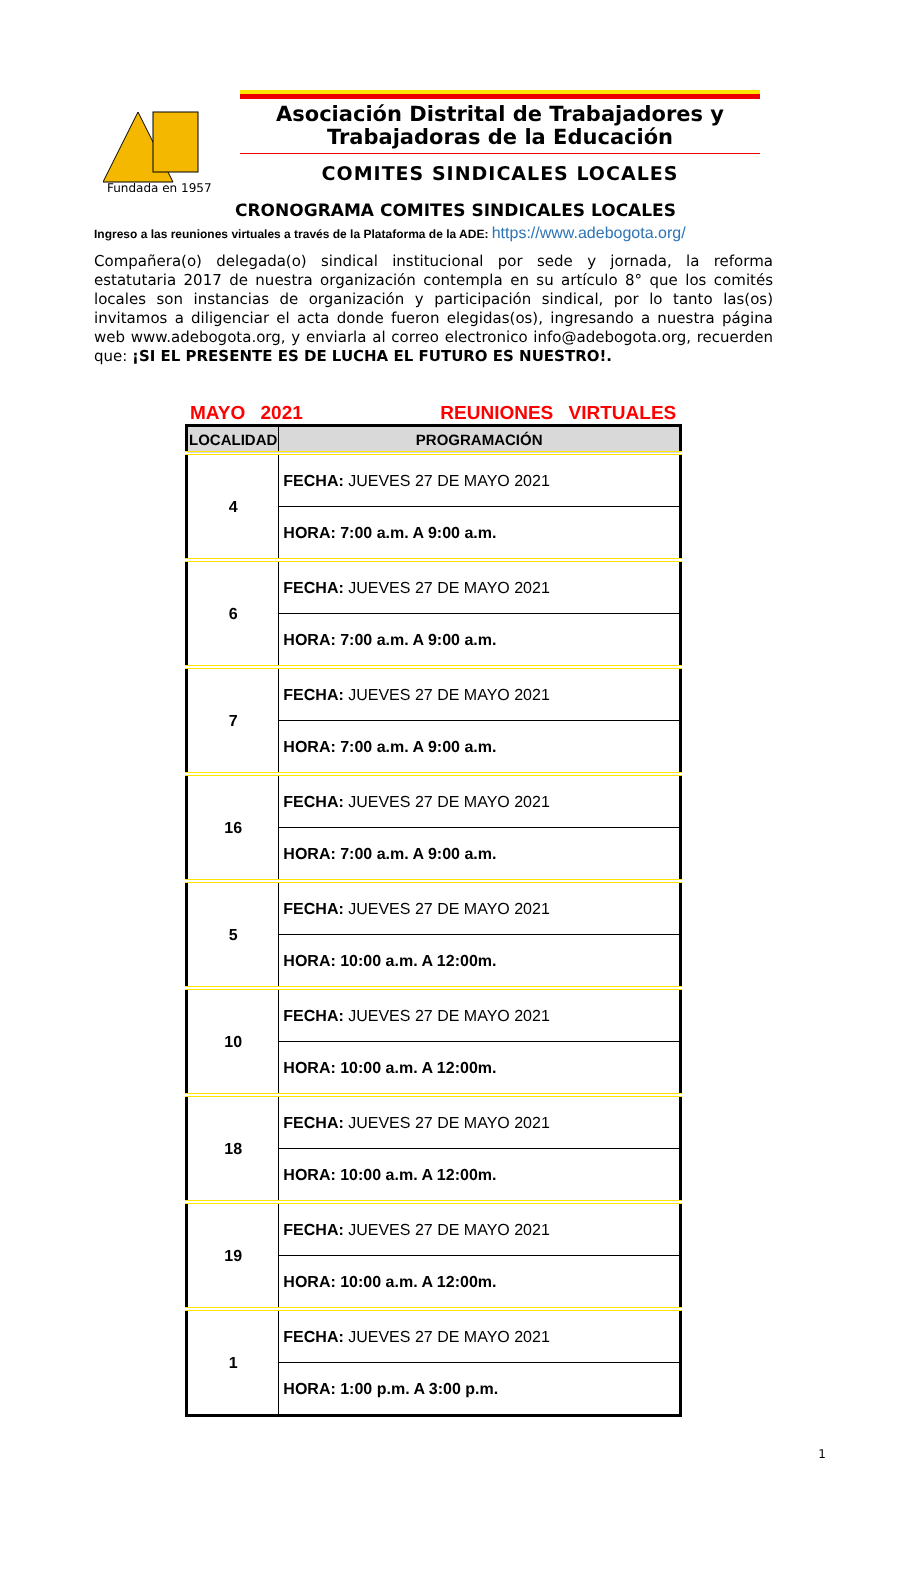Fundada en 1957
Asociación Distrital de Trabajadores y Trabajadoras de la Educación
COMITES SINDICALES LOCALES
CRONOGRAMA COMITES SINDICALES LOCALES
Ingreso a las reuniones virtuales a través de la Plataforma de la ADE: https://www.adebogota.org/
Compañera(o) delegada(o) sindical institucional por sede y jornada, la reforma estatutaria 2017 de nuestra organización contempla en su artículo 8° que los comités locales son instancias de organización y participación sindical, por lo tanto las(os) invitamos a diligenciar el acta donde fueron elegidas(os), ingresando a nuestra página web www.adebogota.org, y enviarla al correo electronico info@adebogota.org, recuerden que: ¡SI EL PRESENTE ES DE LUCHA EL FUTURO ES NUESTRO!.
MAYO 2021 REUNIONES VIRTUALES
| LOCALIDAD | PROGRAMACIÓN |
| --- | --- |
| 4 | FECHA: JUEVES 27 DE MAYO 2021 |
| | HORA: 7:00 a.m. A 9:00 a.m. |
| 6 | FECHA: JUEVES 27 DE MAYO 2021 |
| | HORA: 7:00 a.m. A 9:00 a.m. |
| 7 | FECHA: JUEVES 27 DE MAYO 2021 |
| | HORA: 7:00 a.m. A 9:00 a.m. |
| 16 | FECHA: JUEVES 27 DE MAYO 2021 |
| | HORA: 7:00 a.m. A 9:00 a.m. |
| 5 | FECHA: JUEVES 27 DE MAYO 2021 |
| | HORA: 10:00 a.m. A 12:00m. |
| 10 | FECHA: JUEVES 27 DE MAYO 2021 |
| | HORA: 10:00 a.m. A 12:00m. |
| 18 | FECHA: JUEVES 27 DE MAYO 2021 |
| | HORA: 10:00 a.m. A 12:00m. |
| 19 | FECHA: JUEVES 27 DE MAYO 2021 |
| | HORA: 10:00 a.m. A 12:00m. |
| 1 | FECHA: JUEVES 27 DE MAYO 2021 |
| | HORA: 1:00 p.m. A 3:00 p.m. |
1